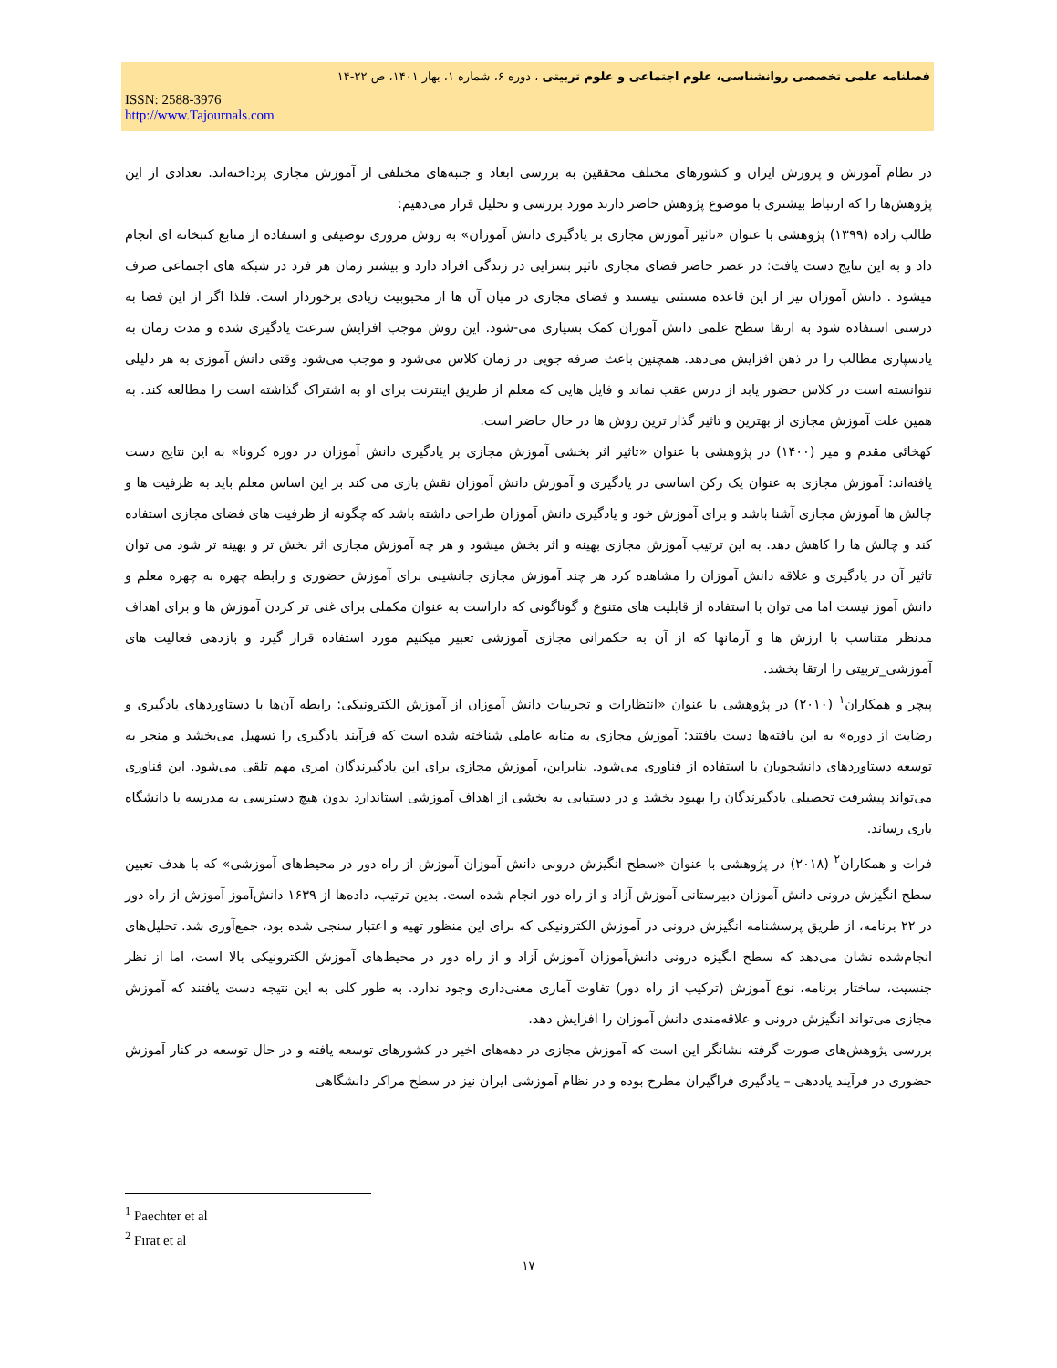فصلنامه علمی تخصصی روانشناسی، علوم اجتماعی و علوم تربیتی ، دوره ۶، شماره ۱، بهار ۱۴۰۱، ص ۲۲-۱۴
ISSN: 2588-3976
http://www.Tajournals.com
در نظام آموزش و پرورش ایران و کشورهای مختلف محققین به بررسی ابعاد و جنبه‌های مختلفی از آموزش مجازی پرداخته‌اند. تعدادی از این پژوهش‌ها را که ارتباط بیشتری با موضوع پژوهش حاضر دارند مورد بررسی و تحلیل قرار می‌دهیم:
طالب زاده (۱۳۹۹) پژوهشی با عنوان «تاثیر آموزش مجازی بر یادگیری دانش آموزان» به روش مروری توصیفی و استفاده از منابع کتبخانه ای انجام داد و به این نتایج دست یافت: در عصر حاضر فضای مجازی تاثیر بسزایی در زندگی افراد دارد و بیشتر زمان هر فرد در شبکه های اجتماعی صرف میشود . دانش آموزان نیز از این قاعده مستثنی نیستند و فضای مجازی در میان آن ها از محبوبیت زیادی برخوردار است. فلذا اگر از این فضا به درستی استفاده شود به ارتقا سطح علمی دانش آموزان کمک بسیاری می-شود. این روش موجب افزایش سرعت یادگیری شده و مدت زمان به یادسپاری مطالب را در ذهن افزایش می‌دهد. همچنین باعث صرفه جویی در زمان کلاس می‌شود و موجب می‌شود وقتی دانش آموزی به هر دلیلی نتوانسته است در کلاس حضور یابد از درس عقب نماند و فایل هایی که معلم از طریق اینترنت برای او به اشتراک گذاشته است را مطالعه کند. به همین علت آموزش مجازی از بهترین و تاثیر گذار ترین روش ها در حال حاضر است.
کهخائی مقدم و میر (۱۴۰۰) در پژوهشی با عنوان «تاثیر اثر بخشی آموزش مجازی بر یادگیری دانش آموزان در دوره کرونا» به این نتایج دست یافته‌اند: آموزش مجازی به عنوان یک رکن اساسی در یادگیری و آموزش دانش آموزان نقش بازی می کند بر این اساس معلم باید به ظرفیت ها و چالش ها آموزش مجازی آشنا باشد و برای آموزش خود و یادگیری دانش آموزان طراحی داشته باشد که چگونه از ظرفیت های فضای مجازی استفاده کند و چالش ها را کاهش دهد. به این ترتیب آموزش مجازی بهینه و اثر بخش میشود و هر چه آموزش مجازی اثر بخش تر و بهینه تر شود می توان تاثیر آن در یادگیری و علاقه دانش آموزان را مشاهده کرد هر چند آموزش مجازی جانشینی برای آموزش حضوری و رابطه چهره به چهره معلم و دانش آموز نیست اما می توان با استفاده از قابلیت های متنوع و گوناگونی که داراست به عنوان مکملی برای غنی تر کردن آموزش ها و برای اهداف مدنظر متناسب با ارزش ها و آرمانها که از آن به حکمرانی مجازی آموزشی تعبیر میکنیم مورد استفاده قرار گیرد و بازدهی فعالیت های آموزشی_تربیتی را ارتقا بخشد.
پیچر و همکاران<sup>۱</sup> (۲۰۱۰) در پژوهشی با عنوان «انتظارات و تجربیات دانش آموزان از آموزش الکترونیکی: رابطه آن‌ها با دستاوردهای یادگیری و رضایت از دوره» به این یافته‌ها دست یافتند: آموزش مجازی به مثابه عاملی شناخته شده است که فرآیند یادگیری را تسهیل می‌بخشد و منجر به توسعه دستاوردهای دانشجویان با استفاده از فناوری می‌شود. بنابراین، آموزش مجازی برای این یادگیرندگان امری مهم تلقی می‌شود. این فناوری می‌تواند پیشرفت تحصیلی یادگیرندگان را بهبود بخشد و در دستیابی به بخشی از اهداف آموزشی استاندارد بدون هیچ دسترسی به مدرسه یا دانشگاه یاری رساند.
فرات و همکاران<sup>۲</sup> (۲۰۱۸) در پژوهشی با عنوان «سطح انگیزش درونی دانش آموزان آموزش از راه دور در محیط‌های آموزشی» که با هدف تعیین سطح انگیزش درونی دانش آموزان دبیرستانی آموزش آزاد و از راه دور انجام شده است. بدین ترتیب، داده‌ها از ۱۶۳۹ دانش‌آموز آموزش از راه دور در ۲۲ برنامه، از طریق پرسشنامه انگیزش درونی در آموزش الکترونیکی که برای این منظور تهیه و اعتبار سنجی شده بود، جمع‌آوری شد. تحلیل‌های انجام‌شده نشان می‌دهد که سطح انگیزه درونی دانش‌آموزان آموزش آزاد و از راه دور در محیط‌های آموزش الکترونیکی بالا است، اما از نظر جنسیت، ساختار برنامه، نوع آموزش (ترکیب از راه دور) تفاوت آماری معنی‌داری وجود ندارد. به طور کلی به این نتیجه دست یافتند که آموزش مجازی می‌تواند انگیزش درونی و علاقه‌مندی دانش آموزان را افزایش دهد.
بررسی پژوهش‌های صورت گرفته نشانگر این است که آموزش مجازی در دهه‌های اخیر در کشورهای توسعه یافته و در حال توسعه در کنار آموزش حضوری در فرآیند یاددهی – یادگیری فراگیران مطرح بوده و در نظام آموزشی ایران نیز در سطح مراکز دانشگاهی
<sup>1</sup> Paechter et al
<sup>2</sup> Fırat et al
۱۷